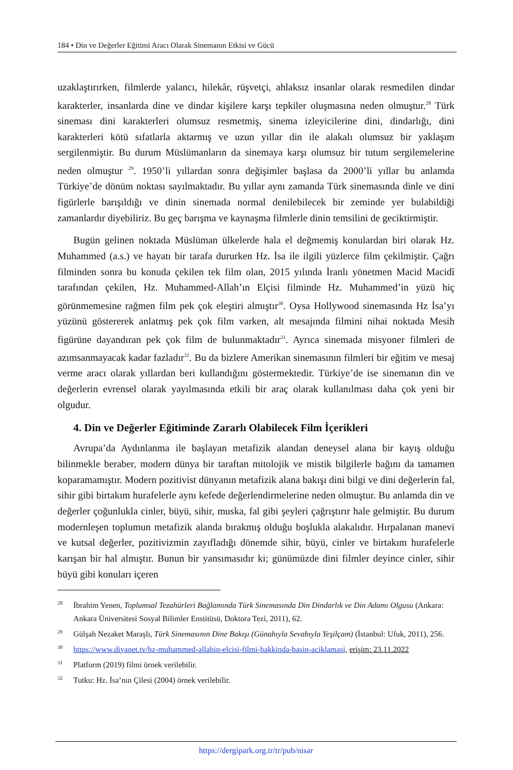184 • Din ve Değerler Eğitimi Aracı Olarak Sinemanın Etkisi ve Gücü
uzaklaştırırken, filmlerde yalancı, hilekâr, rüşvetçi, ahlaksız insanlar olarak resmedilen dindar karakterler, insanlarda dine ve dindar kişilere karşı tepkiler oluşmasına neden olmuştur.<sup>28</sup> Türk sineması dini karakterleri olumsuz resmetmiş, sinema izleyicilerine dini, dindarlığı, dini karakterleri kötü sıfatlarla aktarmış ve uzun yıllar din ile alakalı olumsuz bir yaklaşım sergilenmiştir. Bu durum Müslümanların da sinemaya karşı olumsuz bir tutum sergilemelerine neden olmuştur <sup>29</sup>. 1950’li yıllardan sonra değişimler başlasa da 2000’li yıllar bu anlamda Türkiye’de dönüm noktası sayılmaktadır. Bu yıllar aynı zamanda Türk sinemasında dinle ve dini figürlerle barışıldığı ve dinin sinemada normal denilebilecek bir zeminde yer bulabildiği zamanlardır diyebiliriz. Bu geç barışma ve kaynaşma filmlerle dinin temsilini de geciktirmiştir.
Bugün gelinen noktada Müslüman ülkelerde hala el değmemiş konulardan biri olarak Hz. Muhammed (a.s.) ve hayatı bir tarafa dururken Hz. İsa ile ilgili yüzlerce film çekilmiştir. Çağrı filminden sonra bu konuda çekilen tek film olan, 2015 yılında İranlı yönetmen Macid Macidî tarafından çekilen, Hz. Muhammed-Allah’ın Elçisi filminde Hz. Muhammed’in yüzü hiç görünmemesine rağmen film pek çok eleştiri almıştır<sup>30</sup>. Oysa Hollywood sinemasında Hz İsa’yı yüzünü göstererek anlatmış pek çok film varken, alt mesajında filmini nihai noktada Mesih figürüne dayandıran pek çok film de bulunmaktadır<sup>31</sup>. Ayrıca sinemada misyoner filmleri de azımsanmayacak kadar fazladır<sup>32</sup>. Bu da bizlere Amerikan sinemasının filmleri bir eğitim ve mesaj verme aracı olarak yıllardan beri kullandığını göstermektedir. Türkiye’de ise sinemanın din ve değerlerin evrensel olarak yayılmasında etkili bir araç olarak kullanılması daha çok yeni bir olgudur.
4. Din ve Değerler Eğitiminde Zararlı Olabilecek Film İçerikleri
Avrupa’da Aydınlanma ile başlayan metafizik alandan deneysel alana bir kayış olduğu bilinmekle beraber, modern dünya bir taraftan mitolojik ve mistik bilgilerle bağını da tamamen koparamamıştır. Modern pozitivist dünyanın metafizik alana bakışı dini bilgi ve dini değerlerin fal, sihir gibi birtakım hurafelerle aynı kefede değerlendirmelerine neden olmuştur. Bu anlamda din ve değerler çoğunlukla cinler, büyü, sihir, muska, fal gibi şeyleri çağrıştırır hale gelmiştir. Bu durum modernleşen toplumun metafizik alanda bırakmış olduğu boşlukla alakalıdır. Hırpalanan manevi ve kutsal değerler, pozitivizmin zayıfladığı dönemde sihir, büyü, cinler ve birtakım hurafelerle karışan bir hal almıştır. Bunun bir yansımasıdır ki; günümüzde dini filmler deyince cinler, sihir büyü gibi konuları içeren
28 İbrahim Yenen, Toplumsal Tezahürleri Bağlamında Türk Sinemasında Din Dindarlık ve Din Adamı Olgusu (Ankara: Ankara Üniversitesi Sosyal Bilimler Enstitüsü, Doktora Tezi, 2011), 62.
29 Gülşah Nezaket Maraşlı, Türk Sinemasının Dine Bakışı (Günahıyla Sevabıyla Yeşilçam) (İstanbul: Ufuk, 2011), 256.
30 https://www.diyanet.tv/hz-muhammed-allahin-elcisi-filmi-hakkinda-basin-aciklamasi, erişim: 23.11.2022
31 Platform (2019) filmi örnek verilebilir.
32 Tutku: Hz. İsa’nın Çilesi (2004) örnek verilebilir.
https://dergipark.org.tr/tr/pub/nisar